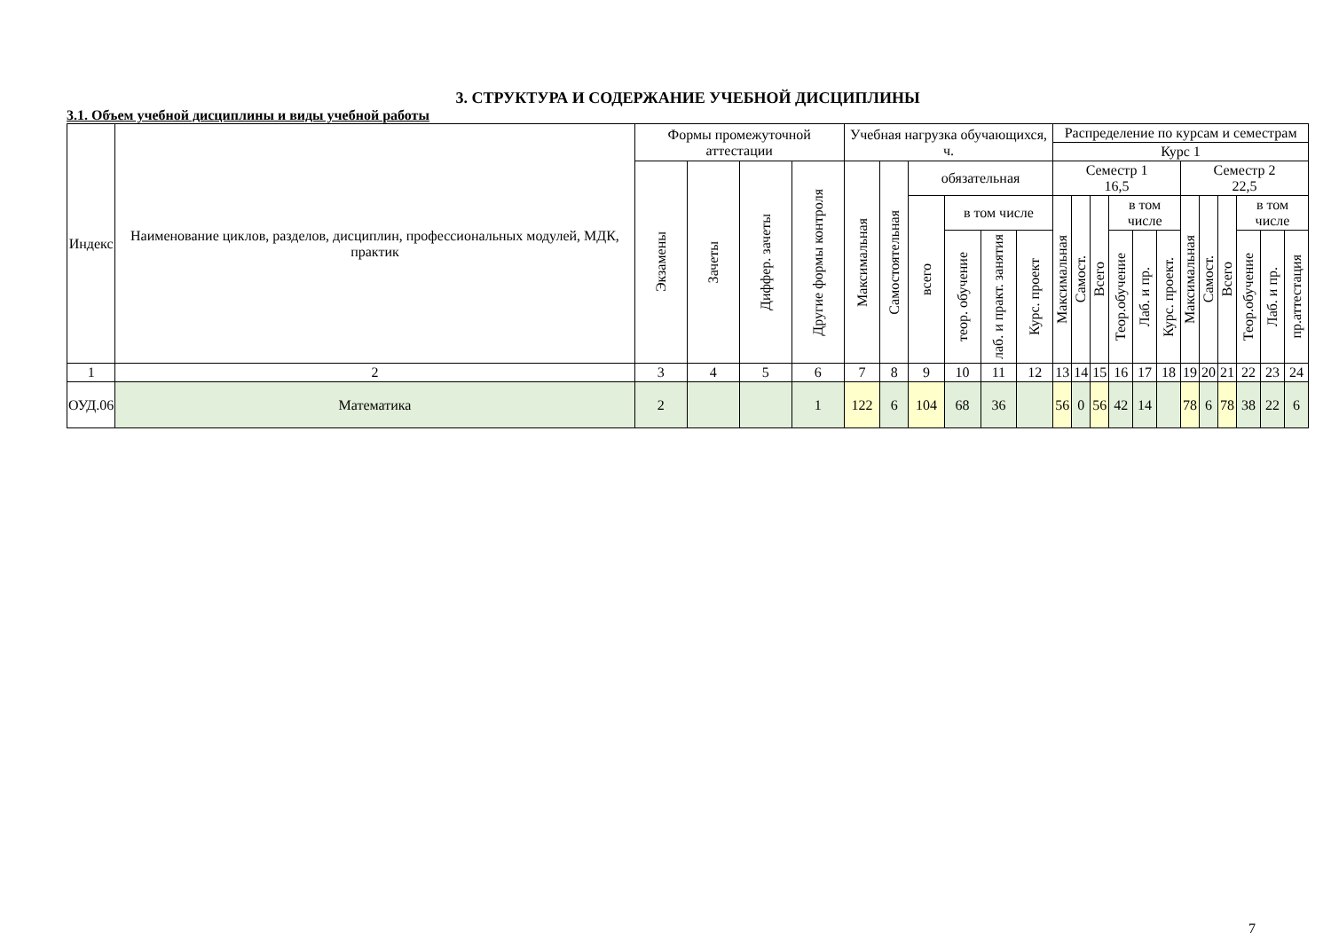3. СТРУКТУРА И СОДЕРЖАНИЕ УЧЕБНОЙ ДИСЦИПЛИНЫ
3.1. Объем учебной дисциплины и виды учебной работы
| Индекс | Наименование циклов, разделов, дисциплин, профессиональных модулей, МДК, практик | Формы промежуточной аттестации | | | | Учебная нагрузка обучающихся, ч. | | | | | | Распределение по курсам и семестрам | | | | | | | | | | | |
| --- | --- | --- | --- | --- | --- | --- | --- | --- | --- | --- | --- | --- | --- | --- | --- | --- | --- | --- | --- | --- | --- | --- | --- |
| | | | | | | | | | | | | Курс 1 | | | | | | | | | | | |
| | | Экзамены | Зачеты | Диффер. зачеты | Другие формы контроля | Максимальная | Самостоятельная | обязательная | | | | Семестр 1 16,5 | | | | | | Семестр 2 22,5 | | | | | |
| | | | | | | | | всего | в том числе | | | Максимальная | Самост. | Всего | в том числе | | | Максимальная | Самост. | Всего | в том числе | | |
| | | | | | | | | | теор. обучение | лаб. и практ. занятия | Курс. проект | | | | Теор.обучение | Лаб. и пр. | Курс. проект. | | | | Теор.обучение | Лаб. и пр. | пр.аттестация |
| 1 | 2 | 3 | 4 | 5 | 6 | 7 | 8 | 9 | 10 | 11 | 12 | 13 | 14 | 15 | 16 | 17 | 18 | 19 | 20 | 21 | 22 | 23 | 24 |
| ОУД.06 | Математика | 2 | | | 1 | 122 | 6 | 104 | 68 | 36 | | 56 | 0 | 56 | 42 | 14 | | 78 | 6 | 78 | 38 | 22 | 6 |
7